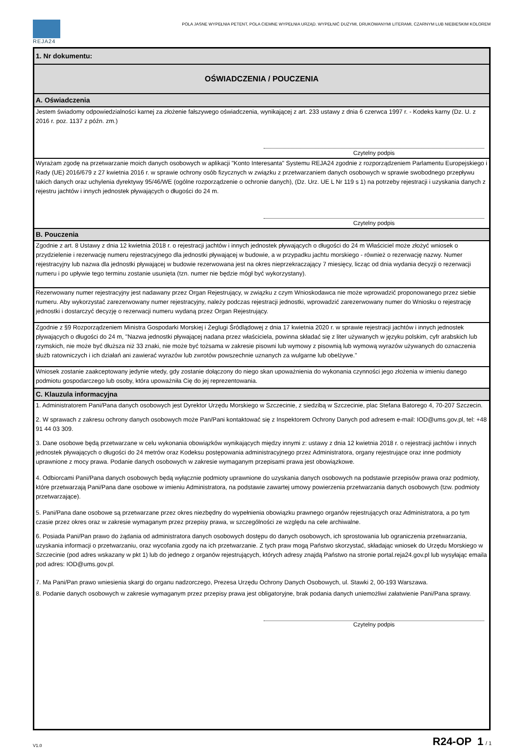REJA24
POLA JASNE WYPEŁNIA PETENT, POLA CIEMNE WYPEŁNIA URZĄD. WYPEŁNIĆ DUŻYMI, DRUKOWANYMI LITERAMI, CZARNYM LUB NIEBIESKIM KOLOREM
1. Nr dokumentu:
OŚWIADCZENIA / POUCZENIA
A. Oświadczenia
Jestem świadomy odpowiedzialności karnej za złożenie fałszywego oświadczenia, wynikającej z art. 233 ustawy z dnia 6 czerwca 1997 r. - Kodeks karny (Dz. U. z 2016 r. poz. 1137 z późn. zm.)
Czytelny podpis
Wyrażam zgodę na przetwarzanie moich danych osobowych w aplikacji "Konto Interesanta" Systemu REJA24 zgodnie z rozporządzeniem Parlamentu Europejskiego i Rady (UE) 2016/679 z 27 kwietnia 2016 r. w sprawie ochrony osób fizycznych w związku z przetwarzaniem danych osobowych w sprawie swobodnego przepływu takich danych oraz uchylenia dyrektywy 95/46/WE (ogólne rozporządzenie o ochronie danych), (Dz. Urz. UE L Nr 119 s 1) na potrzeby rejestracji i uzyskania danych z rejestru jachtów i innych jednostek pływających o długości do 24 m.
Czytelny podpis
B. Pouczenia
Zgodnie z art. 8 Ustawy z dnia 12 kwietnia 2018 r. o rejestracji jachtów i innych jednostek pływających o długości do 24 m Właściciel może złożyć wniosek o przydzielenie i rezerwację numeru rejestracyjnego dla jednostki pływającej w budowie, a w przypadku jachtu morskiego - również o rezerwację nazwy. Numer rejestracyjny lub nazwa dla jednostki pływającej w budowie rezerwowana jest na okres nieprzekraczający 7 miesięcy, licząc od dnia wydania decyzji o rezerwacji numeru i po upływie tego terminu zostanie usunięta (tzn. numer nie będzie mógł być wykorzystany).
Rezerwowany numer rejestracyjny jest nadawany przez Organ Rejestrujący, w związku z czym Wnioskodawca nie może wprowadzić proponowanego przez siebie numeru. Aby wykorzystać zarezerwowany numer rejestracyjny, należy podczas rejestracji jednostki, wprowadzić zarezerwowany numer do Wniosku o rejestrację jednostki i dostarczyć decyzję o rezerwacji numeru wydaną przez Organ Rejestrujący.
Zgodnie z §9 Rozporządzeniem Ministra Gospodarki Morskiej i Żeglugi Śródlądowej z dnia 17 kwietnia 2020 r. w sprawie rejestracji jachtów i innych jednostek pływających o długości do 24 m, "Nazwa jednostki pływającej nadana przez właściciela, powinna składać się z liter używanych w języku polskim, cyfr arabskich lub rzymskich, nie może być dłuższa niż 33 znaki, nie może być tożsama w zakresie pisowni lub wymowy z pisownią lub wymową wyrazów używanych do oznaczenia służb ratowniczych i ich działań ani zawierać wyrazów lub zwrotów powszechnie uznanych za wulgarne lub obelżywe."
Wniosek zostanie zaakceptowany jedynie wtedy, gdy zostanie dołączony do niego skan upoważnienia do wykonania czynności jego złożenia w imieniu danego podmiotu gospodarczego lub osoby, która upoważniła Cię do jej reprezentowania.
C. Klauzula informacyjna
1. Administratorem Pani/Pana danych osobowych jest Dyrektor Urzędu Morskiego w Szczecinie, z siedzibą w Szczecinie, plac Stefana Batorego 4, 70-207 Szczecin.
2. W sprawach z zakresu ochrony danych osobowych może Pan/Pani kontaktować się z Inspektorem Ochrony Danych pod adresem e-mail: IOD@ums.gov.pl, tel: +48 91 44 03 309.
3. Dane osobowe będą przetwarzane w celu wykonania obowiązków wynikających między innymi z: ustawy z dnia 12 kwietnia 2018 r. o rejestracji jachtów i innych jednostek pływających o długości do 24 metrów oraz Kodeksu postępowania administracyjnego przez Administratora, organy rejestrujące oraz inne podmioty uprawnione z mocy prawa. Podanie danych osobowych w zakresie wymaganym przepisami prawa jest obowiązkowe.
4. Odbiorcami Pani/Pana danych osobowych będą wyłącznie podmioty uprawnione do uzyskania danych osobowych na podstawie przepisów prawa oraz podmioty, które przetwarzają Pani/Pana dane osobowe w imieniu Administratora, na podstawie zawartej umowy powierzenia przetwarzania danych osobowych (tzw. podmioty przetwarzające).
5. Pani/Pana dane osobowe są przetwarzane przez okres niezbędny do wypełnienia obowiązku prawnego organów rejestrujących oraz Administratora, a po tym czasie przez okres oraz w zakresie wymaganym przez przepisy prawa, w szczególności ze względu na cele archiwalne.
6. Posiada Pani/Pan prawo do żądania od administratora danych osobowych dostępu do danych osobowych, ich sprostowania lub ograniczenia przetwarzania, uzyskania informacji o przetwarzaniu, oraz wycofania zgody na ich przetwarzanie. Z tych praw mogą Państwo skorzystać, składając wniosek do Urzędu Morskiego w Szczecinie (pod adres wskazany w pkt 1) lub do jednego z organów rejestrujących, których adresy znajdą Państwo na stronie portal.reja24.gov.pl lub wysyłając emaila pod adres: IOD@ums.gov.pl.
7. Ma Pani/Pan prawo wniesienia skargi do organu nadzorczego, Prezesa Urzędu Ochrony Danych Osobowych, ul. Stawki 2, 00-193 Warszawa.
8. Podanie danych osobowych w zakresie wymaganym przez przepisy prawa jest obligatoryjne, brak podania danych uniemożliwi załatwienie Pani/Pana sprawy.
Czytelny podpis
V1.0 R24-OP 1 / 1